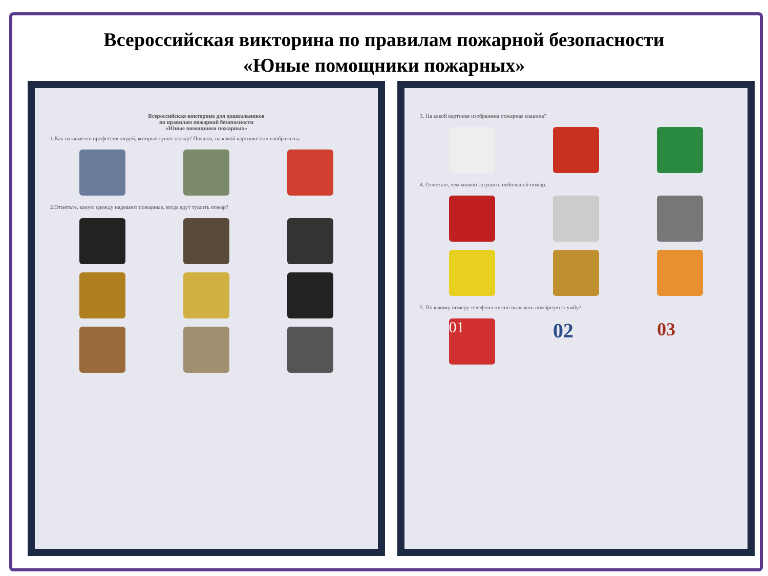Всероссийская викторина по правилам пожарной безопасности
«Юные помощники пожарных»
Всероссийская викторина для дошкольников
по правилам пожарной безопасности
«Юные помощники пожарных»
1.Как называется профессия людей, которые тушат пожар? Покажи, на какой картинке они изображены.
2.Отметьте, какую одежду надевают пожарные, когда едут тушить пожар?
3. На какой картинке изображена пожарная машина?
4. Отметьте, чем можно затушить небольшой пожар.
5. По какому номеру телефона нужно вызывать пожарную службу?
01
02 03